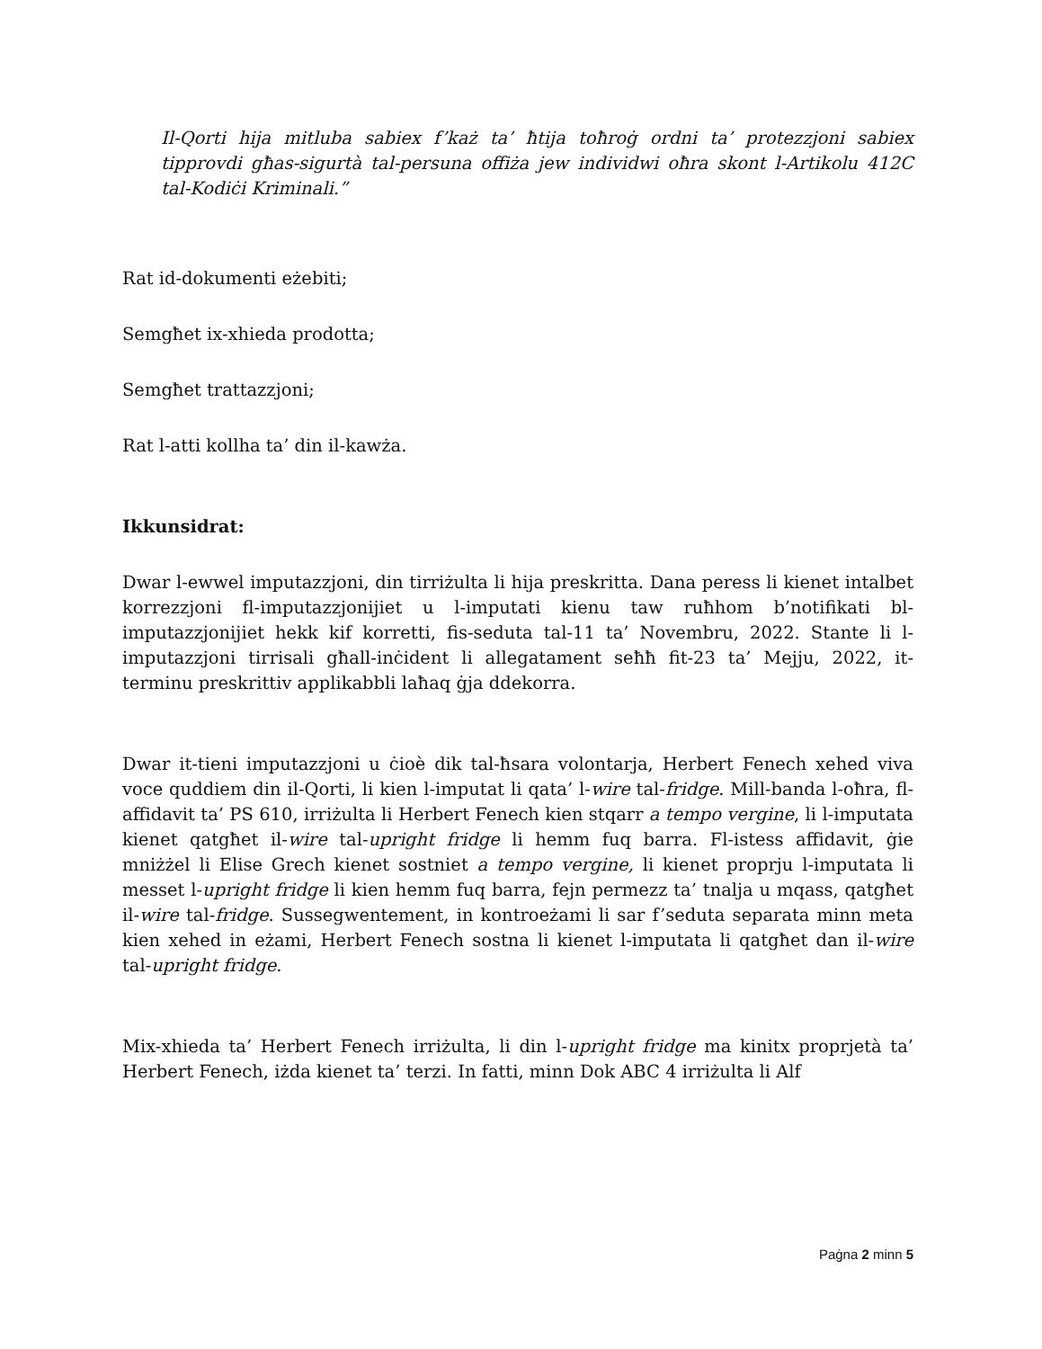Il-Qorti hija mitluba sabiex f’każ ta’ ħtija toħroġ ordni ta’ protezzjoni sabiex tipprovdi għas-sigurtà tal-persuna offiża jew individwi oħra skont l-Artikolu 412C tal-Kodiċi Kriminali.”
Rat id-dokumenti eżebiti;
Semgħet ix-xhieda prodotta;
Semgħet trattazzjoni;
Rat l-atti kollha ta’ din il-kawża.
Ikkunsidrat:
Dwar l-ewwel imputazzjoni, din tirriżulta li hija preskritta. Dana peress li kienet intalbet korrezzjoni fl-imputazzjonijiet u l-imputati kienu taw ruħhom b’notifikati bl-imputazzjonijiet hekk kif korretti, fis-seduta tal-11 ta’ Novembru, 2022. Stante li l-imputazzjoni tirrisali għall-inċident li allegatament seħħ fit-23 ta’ Mejju, 2022, it-terminu preskrittiv applikabbli laħaq ġja ddekorra.
Dwar it-tieni imputazzjoni u ċioè dik tal-ħsara volontarja, Herbert Fenech xehed viva voce quddiem din il-Qorti, li kien l-imputat li qata’ l-wire tal-fridge. Mill-banda l-oħra, fl-affidavit ta’ PS 610, irriżulta li Herbert Fenech kien stqarr a tempo vergine, li l-imputata kienet qatgħet il-wire tal-upright fridge li hemm fuq barra. Fl-istess affidavit, ġie mniżżel li Elise Grech kienet sostniet a tempo vergine, li kienet proprju l-imputata li messet l-upright fridge li kien hemm fuq barra, fejn permezz ta’ tnalja u mqass, qatgħet il-wire tal-fridge. Sussegwentement, in kontroeżami li sar f’seduta separata minn meta kien xehed in eżami, Herbert Fenech sostna li kienet l-imputata li qatgħet dan il-wire tal-upright fridge.
Mix-xhieda ta’ Herbert Fenech irriżulta, li din l-upright fridge ma kinitx proprjetà ta’ Herbert Fenech, iżda kienet ta’ terzi. In fatti, minn Dok ABC 4 irriżulta li Alf
Paġna 2 minn 5